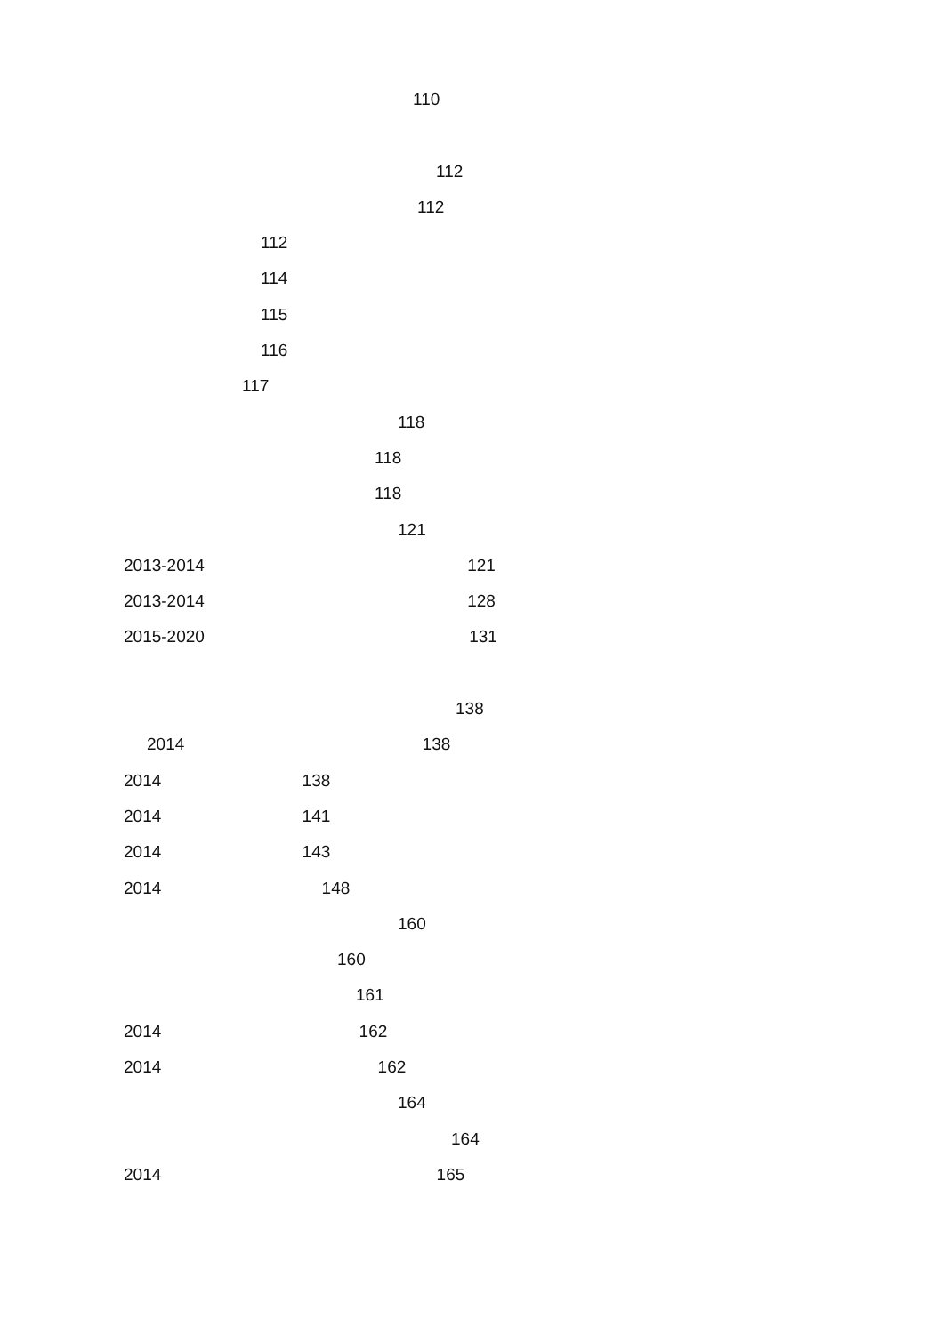110
112
112
112
114
115
116
117
118
118
118
121
2013-2014 121
2013-2014 128
2015-2020 131
138
2014 138
2014 138
2014 141
2014 143
2014 148
160
160
161
2014 162
2014 162
164
164
2014 165